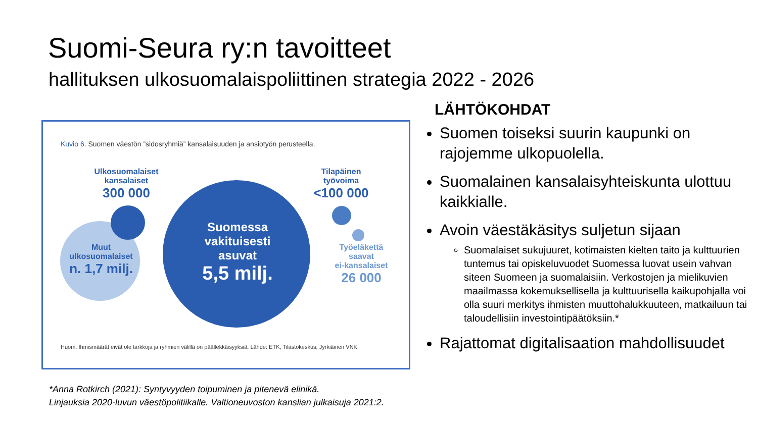Suomi-Seura ry:n tavoitteet
hallituksen ulkosuomalaispoliittinen strategia 2022 - 2026
Kuvio 6. Suomen väestön ”sidosryhmiä” kansalaisuuden ja ansiotyön perusteella.
Ulkosuomalaiset
kansalaiset
300 000
Muut
ulkosuomalaiset
n. 1,7 milj.
Suomessa
vakituisesti
asuvat
5,5 milj.
Tilapäinen
työvoima
<100 000
Työeläkettä saavat
ei-kansalaiset
26 000
Huom. Ihmismäärät eivät ole tarkkoja ja ryhmien välillä on päällekkäisyyksiä. Lähde: ETK, Tilastokeskus, Jyrkiäinen VNK.
*Anna Rotkirch (2021): Syntyvyyden toipuminen ja pitenevä elinikä.
Linjauksia 2020-luvun väestöpolitiikalle. Valtioneuvoston kanslian julkaisuja 2021:2.
LÄHTÖKOHDAT
Suomen toiseksi suurin kaupunki on rajojemme ulkopuolella.
Suomalainen kansalaisyhteiskunta ulottuu kaikkialle.
Avoin väestäkäsitys suljetun sijaan
Suomalaiset sukujuuret, kotimaisten kielten taito ja kulttuurien tuntemus tai opiskeluvuodet Suomessa luovat usein vahvan siteen Suomeen ja suomalaisiin. Verkostojen ja mielikuvien maailmassa kokemuksellisella ja kulttuurisella kaikupohjalla voi olla suuri merkitys ihmisten muuttohalukkuuteen, matkailuun tai taloudellisiin investointipäätöksiin.*
Rajattomat digitalisaation mahdollisuudet